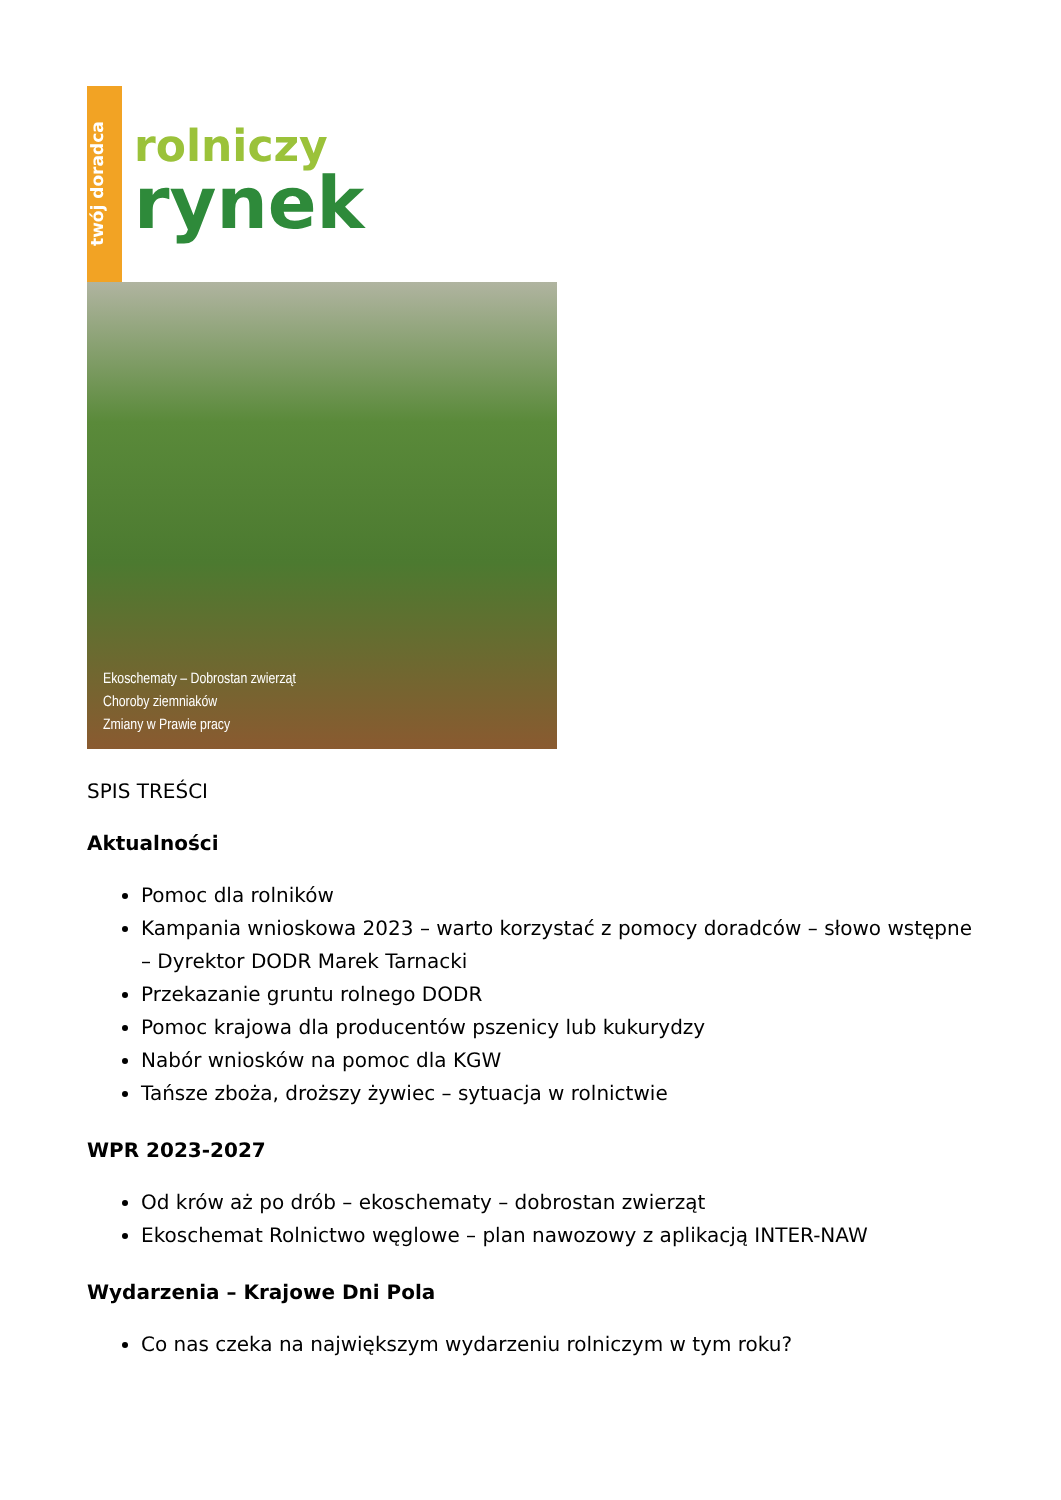twój doradca
rolniczy
rynek
Ekoschematy – Dobrostan zwierząt
Choroby ziemniaków
Zmiany w Prawie pracy
SPIS TREŚCI
Aktualności
Pomoc dla rolników
Kampania wnioskowa 2023 – warto korzystać z pomocy doradców – słowo wstępne – Dyrektor DODR Marek Tarnacki
Przekazanie gruntu rolnego DODR
Pomoc krajowa dla producentów pszenicy lub kukurydzy
Nabór wniosków na pomoc dla KGW
Tańsze zboża, droższy żywiec – sytuacja w rolnictwie
WPR 2023-2027
Od krów aż po drób – ekoschematy – dobrostan zwierząt
Ekoschemat Rolnictwo węglowe – plan nawozowy z aplikacją INTER-NAW
Wydarzenia – Krajowe Dni Pola
Co nas czeka na największym wydarzeniu rolniczym w tym roku?